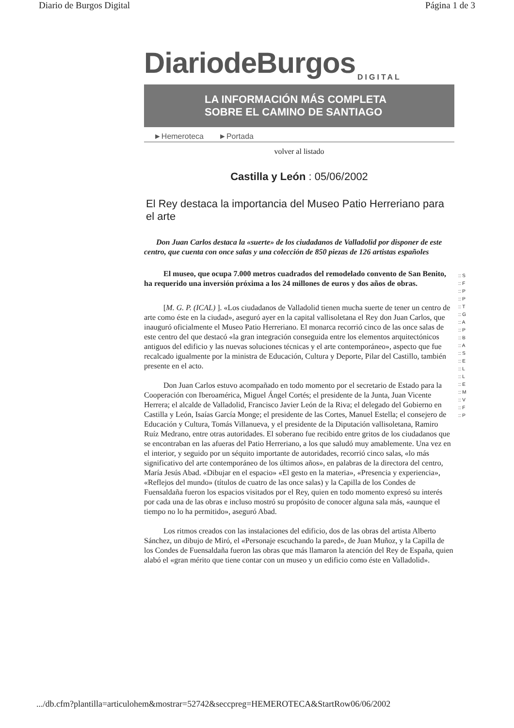Diario de Burgos Digital Página 1 de 3
DiariodeBurgos
DIGITAL
LA INFORMACIÓN MÁS COMPLETA
SOBRE EL CAMINO DE SANTIAGO
►Hemeroteca ►Portada
volver al listado
Castilla y León : 05/06/2002
El Rey destaca la importancia del Museo Patio Herreriano para el arte
Don Juan Carlos destaca la «suerte» de los ciudadanos de Valladolid por disponer de este centro, que cuenta con once salas y una colección de 850 piezas de 126 artistas españoles
El museo, que ocupa 7.000 metros cuadrados del remodelado convento de San Benito, ha requerido una inversión próxima a los 24 millones de euros y dos años de obras.
[M. G. P. (ICAL) ]. «Los ciudadanos de Valladolid tienen mucha suerte de tener un centro de arte como éste en la ciudad», aseguró ayer en la capital vallisoletana el Rey don Juan Carlos, que inauguró oficialmente el Museo Patio Herreriano. El monarca recorrió cinco de las once salas de este centro del que destacó «la gran integración conseguida entre los elementos arquitectónicos antiguos del edificio y las nuevas soluciones técnicas y el arte contemporáneo», aspecto que fue recalcado igualmente por la ministra de Educación, Cultura y Deporte, Pilar del Castillo, también presente en el acto.
Don Juan Carlos estuvo acompañado en todo momento por el secretario de Estado para la Cooperación con Iberoamérica, Miguel Ángel Cortés; el presidente de la Junta, Juan Vicente Herrera; el alcalde de Valladolid, Francisco Javier León de la Riva; el delegado del Gobierno en Castilla y León, Isaías García Monge; el presidente de las Cortes, Manuel Estella; el consejero de Educación y Cultura, Tomás Villanueva, y el presidente de la Diputación vallisoletana, Ramiro Ruíz Medrano, entre otras autoridades. El soberano fue recibido entre gritos de los ciudadanos que se encontraban en las afueras del Patio Herreriano, a los que saludó muy amablemente. Una vez en el interior, y seguido por un séquito importante de autoridades, recorrió cinco salas, «lo más significativo del arte contemporáneo de los últimos años», en palabras de la directora del centro, María Jesús Abad. «Dibujar en el espacio» «El gesto en la materia», «Presencia y experiencia», «Reflejos del mundo» (títulos de cuatro de las once salas) y la Capilla de los Condes de Fuensaldaña fueron los espacios visitados por el Rey, quien en todo momento expresó su interés por cada una de las obras e incluso mostró su propósito de conocer alguna sala más, «aunque el tiempo no lo ha permitido», aseguró Abad.
Los ritmos creados con las instalaciones del edificio, dos de las obras del artista Alberto Sánchez, un dibujo de Miró, el «Personaje escuchando la pared», de Juan Muñoz, y la Capilla de los Condes de Fuensaldaña fueron las obras que más llamaron la atención del Rey de España, quien alabó el «gran mérito que tiene contar con un museo y un edificio como éste en Valladolid».
:: S
:: F
:: P
:: P
:: T
:: G
:: A
:: P
:: B
:: A
:: S
:: E
:: L
:: L
:: E
:: M
:: V
:: F
:: P
.../db.cfm?plantilla=articulohem&mostrar=52742&seccpreg=HEMEROTECA&StartRow06/06/2002